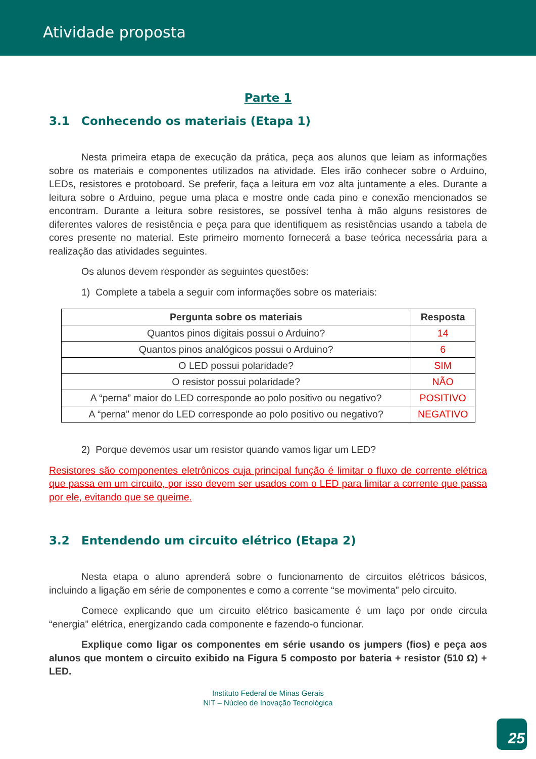Atividade proposta
Parte 1
3.1 Conhecendo os materiais (Etapa 1)
Nesta primeira etapa de execução da prática, peça aos alunos que leiam as informações sobre os materiais e componentes utilizados na atividade. Eles irão conhecer sobre o Arduino, LEDs, resistores e protoboard. Se preferir, faça a leitura em voz alta juntamente a eles. Durante a leitura sobre o Arduino, pegue uma placa e mostre onde cada pino e conexão mencionados se encontram. Durante a leitura sobre resistores, se possível tenha à mão alguns resistores de diferentes valores de resistência e peça para que identifiquem as resistências usando a tabela de cores presente no material. Este primeiro momento fornecerá a base teórica necessária para a realização das atividades seguintes.
Os alunos devem responder as seguintes questões:
1) Complete a tabela a seguir com informações sobre os materiais:
| Pergunta sobre os materiais | Resposta |
| --- | --- |
| Quantos pinos digitais possui o Arduino? | 14 |
| Quantos pinos analógicos possui o Arduino? | 6 |
| O LED possui polaridade? | SIM |
| O resistor possui polaridade? | NÃO |
| A “perna” maior do LED corresponde ao polo positivo ou negativo? | POSITIVO |
| A “perna” menor do LED corresponde ao polo positivo ou negativo? | NEGATIVO |
2) Porque devemos usar um resistor quando vamos ligar um LED?
Resistores são componentes eletrônicos cuja principal função é limitar o fluxo de corrente elétrica que passa em um circuito, por isso devem ser usados com o LED para limitar a corrente que passa por ele, evitando que se queime.
3.2 Entendendo um circuito elétrico (Etapa 2)
Nesta etapa o aluno aprenderá sobre o funcionamento de circuitos elétricos básicos, incluindo a ligação em série de componentes e como a corrente “se movimenta” pelo circuito.
Comece explicando que um circuito elétrico basicamente é um laço por onde circula “energia” elétrica, energizando cada componente e fazendo-o funcionar.
Explique como ligar os componentes em série usando os jumpers (fios) e peça aos alunos que montem o circuito exibido na Figura 5 composto por bateria + resistor (510 Ω) + LED.
Instituto Federal de Minas Gerais
NIT – Núcleo de Inovação Tecnológica
25